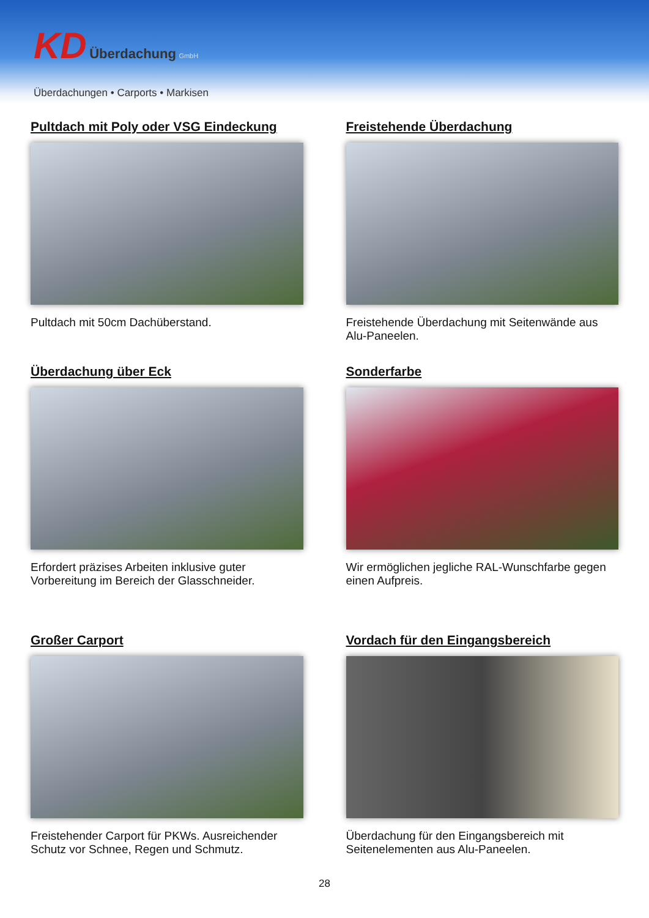KD Überdachung GmbH
Überdachungen • Carports • Markisen
Pultdach mit Poly oder VSG Eindeckung
Pultdach mit 50cm Dachüberstand.
Freistehende Überdachung
Freistehende Überdachung mit Seitenwände aus Alu-Paneelen.
Überdachung über Eck
Erfordert präzises Arbeiten inklusive guter Vorbereitung im Bereich der Glasschneider.
Sonderfarbe
Wir ermöglichen jegliche RAL-Wunschfarbe gegen einen Aufpreis.
Großer Carport
Freistehender Carport für PKWs. Ausreichender Schutz vor Schnee, Regen und Schmutz.
Vordach für den Eingangsbereich
Überdachung für den Eingangsbereich mit Seitenelementen aus Alu-Paneelen.
28